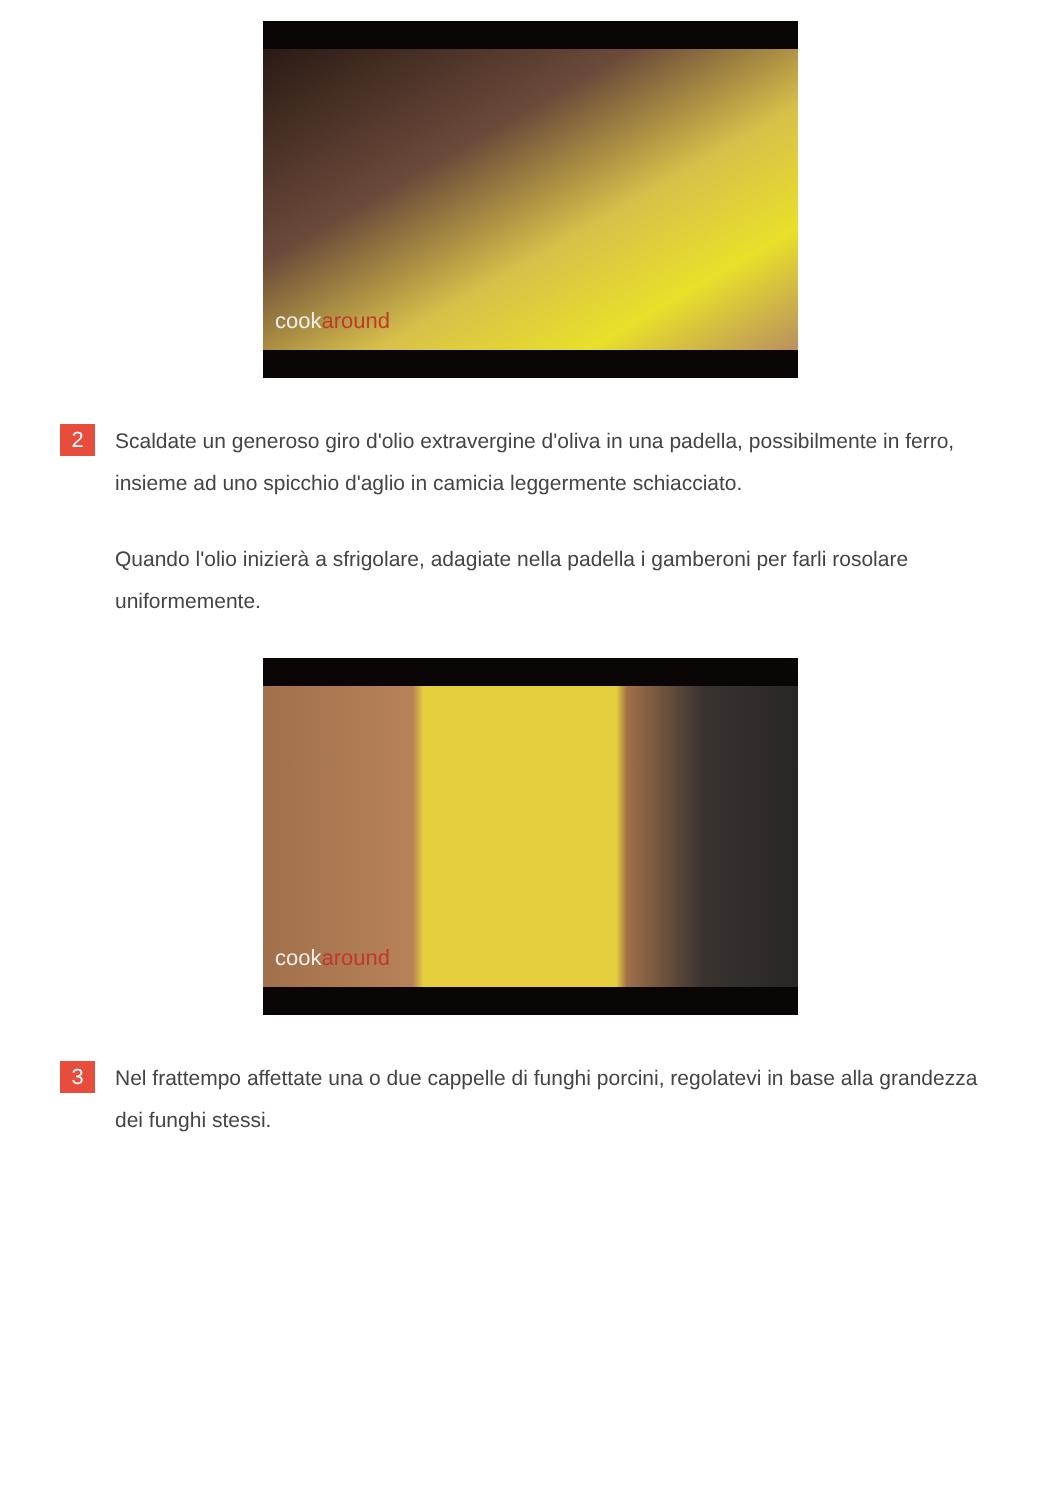cookaround
2
Scaldate un generoso giro d'olio extravergine d'oliva in una padella, possibilmente in ferro, insieme ad uno spicchio d'aglio in camicia leggermente schiacciato.
Quando l'olio inizierà a sfrigolare, adagiate nella padella i gamberoni per farli rosolare uniformemente.
cookaround
3
Nel frattempo affettate una o due cappelle di funghi porcini, regolatevi in base alla grandezza dei funghi stessi.